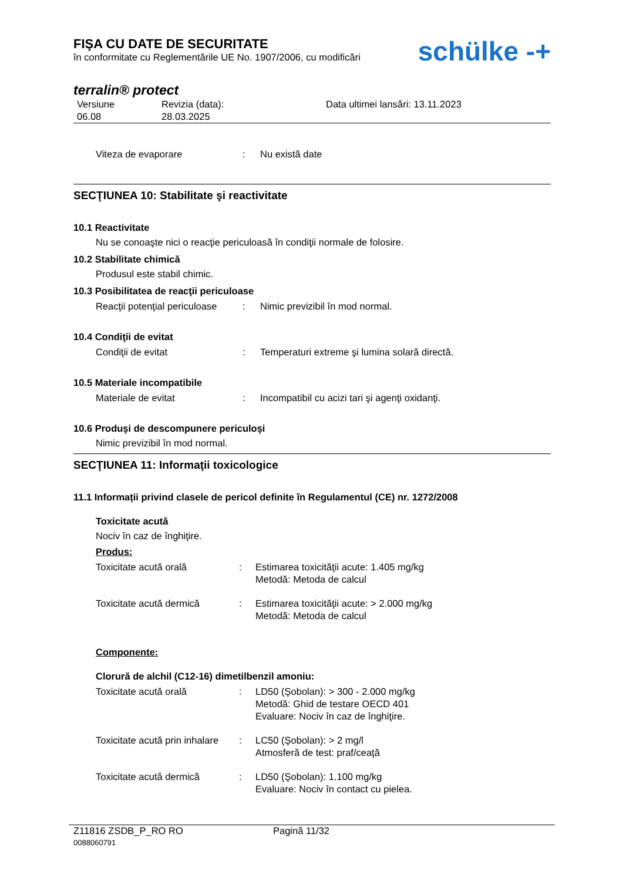FIŞA CU DATE DE SECURITATE
în conformitate cu Reglementările UE No. 1907/2006, cu modificări
schülke -+
terralin® protect
Versiune
06.08
Revizia (data):
28.03.2025
Data ultimei lansări: 13.11.2023
Viteza de evaporare : Nu există date
SECŢIUNEA 10: Stabilitate şi reactivitate
10.1 Reactivitate
Nu se conoaşte nici o reacţie periculoasă în condiţii normale de folosire.
10.2 Stabilitate chimică
Produsul este stabil chimic.
10.3 Posibilitatea de reacţii periculoase
Reacţii potenţial periculoase
: Nimic previzibil în mod normal.
10.4 Condiţii de evitat
Condiţii de evitat : Temperaturi extreme şi lumina solară directă.
10.5 Materiale incompatibile
Materiale de evitat : Incompatibil cu acizi tari şi agenţi oxidanţi.
10.6 Produşi de descompunere periculoşi
Nimic previzibil în mod normal.
SECŢIUNEA 11: Informaţii toxicologice
11.1 Informații privind clasele de pericol definite în Regulamentul (CE) nr. 1272/2008
Toxicitate acută
Nociv în caz de înghiţire.
Produs:
Toxicitate acută orală : Estimarea toxicităţii acute: 1.405 mg/kg
Metodă: Metoda de calcul
Toxicitate acută dermică : Estimarea toxicităţii acute: > 2.000 mg/kg
Metodă: Metoda de calcul
Componente:
Clorură de alchil (C12-16) dimetilbenzil amoniu:
Toxicitate acută orală : LD50 (Şobolan): > 300 - 2.000 mg/kg
Metodă: Ghid de testare OECD 401
Evaluare: Nociv în caz de înghiţire.
Toxicitate acută prin inhalare
: LC50 (Şobolan): > 2 mg/l
Atmosferă de test: praf/ceaţă
Toxicitate acută dermică : LD50 (Şobolan): 1.100 mg/kg
Evaluare: Nociv în contact cu pielea.
Z11816 ZSDB_P_RO RO
0088060791
Pagină 11/32